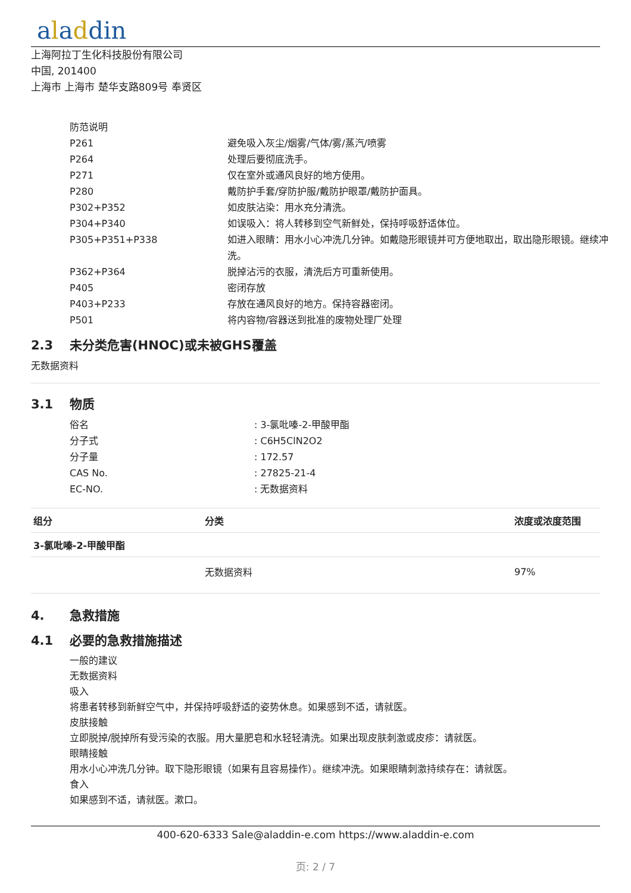aladdin
上海阿拉丁生化科技股份有限公司
中国, 201400
上海市 上海市 楚华支路809号 奉贤区
| 防范说明 | |
| P261 | 避免吸入灰尘/烟雾/气体/雾/蒸汽/喷雾 |
| P264 | 处理后要彻底洗手。 |
| P271 | 仅在室外或通风良好的地方使用。 |
| P280 | 戴防护手套/穿防护服/戴防护眼罩/戴防护面具。 |
| P302+P352 | 如皮肤沾染：用水充分清洗。 |
| P304+P340 | 如误吸入：将人转移到空气新鲜处，保持呼吸舒适体位。 |
| P305+P351+P338 | 如进入眼睛：用水小心冲洗几分钟。如戴隐形眼镜并可方便地取出，取出隐形眼镜。继续冲洗。 |
| P362+P364 | 脱掉沾污的衣服，清洗后方可重新使用。 |
| P405 | 密闭存放 |
| P403+P233 | 存放在通风良好的地方。保持容器密闭。 |
| P501 | 将内容物/容器送到批准的废物处理厂处理 |
2.3 未分类危害(HNOC)或未被GHS覆盖
无数据资料
3.1 物质
| 俗名 | : 3-氯吡嗪-2-甲酸甲酯 |
| 分子式 | : C6H5ClN2O2 |
| 分子量 | : 172.57 |
| CAS No. | : 27825-21-4 |
| EC-NO. | : 无数据资料 |
| 组分 | 分类 | 浓度或浓度范围 |
| --- | --- | --- |
| 3-氯吡嗪-2-甲酸甲酯 | | |
| | 无数据资料 | 97% |
4. 急救措施
4.1 必要的急救措施描述
一般的建议
无数据资料
吸入
将患者转移到新鲜空气中，并保持呼吸舒适的姿势休息。如果感到不适，请就医。
皮肤接触
立即脱掉/脱掉所有受污染的衣服。用大量肥皂和水轻轻清洗。如果出现皮肤刺激或皮疹：请就医。
眼睛接触
用水小心冲洗几分钟。取下隐形眼镜（如果有且容易操作）。继续冲洗。如果眼睛刺激持续存在：请就医。
食入
如果感到不适，请就医。漱口。
400-620-6333 Sale@aladdin-e.com https://www.aladdin-e.com
页: 2 / 7